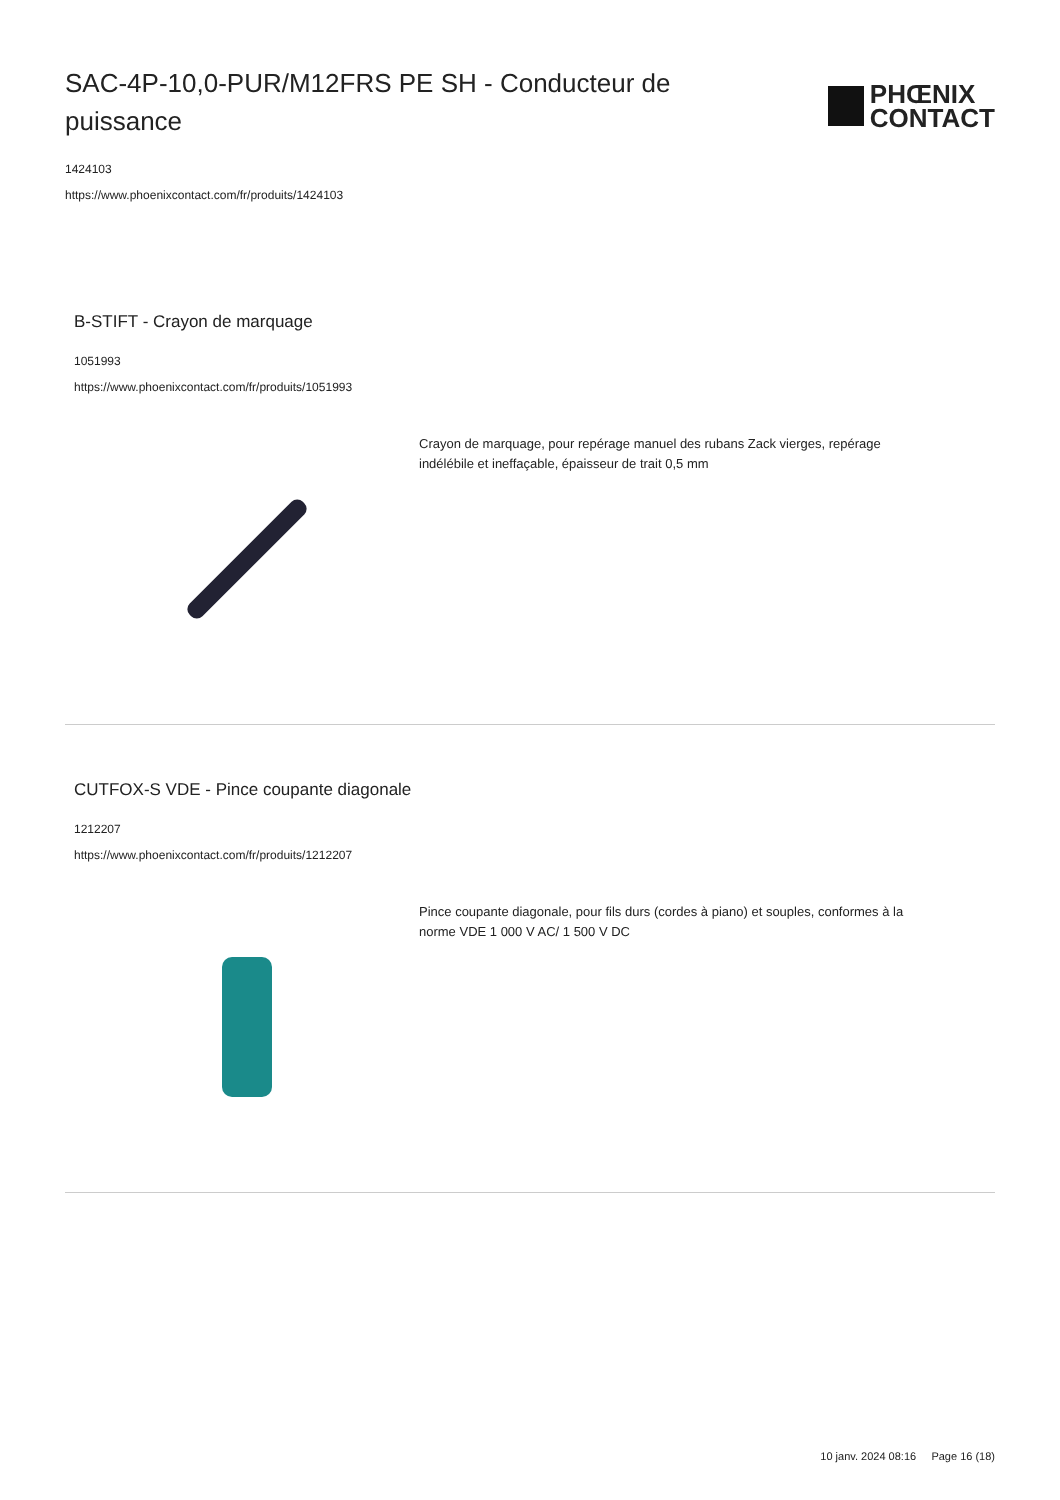SAC-4P-10,0-PUR/M12FRS PE SH - Conducteur de puissance
PHŒNIX
CONTACT
1424103
https://www.phoenixcontact.com/fr/produits/1424103
B-STIFT - Crayon de marquage
1051993
https://www.phoenixcontact.com/fr/produits/1051993
Crayon de marquage, pour repérage manuel des rubans Zack vierges, repérage indélébile et ineffaçable, épaisseur de trait 0,5 mm
CUTFOX-S VDE - Pince coupante diagonale
1212207
https://www.phoenixcontact.com/fr/produits/1212207
Pince coupante diagonale, pour fils durs (cordes à piano) et souples, conformes à la norme VDE 1 000 V AC/ 1 500 V DC
10 janv. 2024 08:16 Page 16 (18)